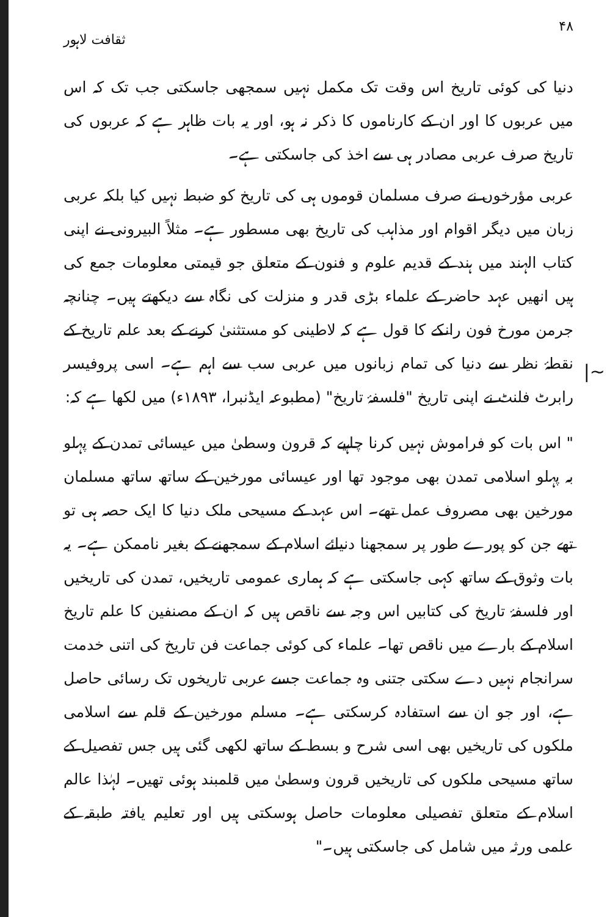۴۸ ثقافت لاہور
دنیا کی کوئی تاریخ اس وقت تک مکمل نہیں سمجھی جاسکتی جب تک کہ اس میں عربوں کا اور ان کے کارناموں کا ذکر نہ ہو، اور یہ بات ظاہر ہے کہ عربوں کی تاریخ صرف عربی مصادر ہی سے اخذ کی جاسکتی ہے۔
عربی مؤرخوں نے صرف مسلمان قوموں ہی کی تاریخ کو ضبط نہیں کیا بلکہ عربی زبان میں دیگر اقوام اور مذاہب کی تاریخ بھی مسطور ہے۔ مثلاً البیرونی نے اپنی کتاب الہند میں ہند کے قدیم علوم و فنون کے متعلق جو قیمتی معلومات جمع کی ہیں انھیں عہد حاضر کے علماء بڑی قدر و منزلت کی نگاہ سے دیکھتے ہیں۔ چنانچہ جرمن مورخ فون رانکے کا قول ہے کہ لاطینی کو مستثنیٰ کرنے کے بعد علم تاریخ کے نقطۂ نظر سے دنیا کی تمام زبانوں میں عربی سب سے اہم ہے۔ اسی پروفیسر رابرٹ فلنٹ نے اپنی تاریخ "فلسفۂ تاریخ" (مطبوعہ ایڈنبرا، ۱۸۹۳ء) میں لکھا ہے کہ:
" اس بات کو فراموش نہیں کرنا چاہیے کہ قرون وسطیٰ میں عیسائی تمدن کے پہلو بہ پہلو اسلامی تمدن بھی موجود تھا اور عیسائی مورخین کے ساتھ ساتھ مسلمان مورخین بھی مصروف عمل تھے۔ اس عہد کے مسیحی ملک دنیا کا ایک حصہ ہی تو تھے جن کو پورے طور پر سمجھنا دنیائے اسلام کے سمجھنے کے بغیر ناممکن ہے۔ یہ بات وثوق کے ساتھ کہی جاسکتی ہے کہ ہماری عمومی تاریخیں، تمدن کی تاریخیں اور فلسفۂ تاریخ کی کتابیں اس وجہ سے ناقص ہیں کہ ان کے مصنفین کا علم تاریخ اسلام کے بارے میں ناقص تھا۔ علماء کی کوئی جماعت فن تاریخ کی اتنی خدمت سرانجام نہیں دے سکتی جتنی وہ جماعت جسے عربی تاریخوں تک رسائی حاصل ہے، اور جو ان سے استفادہ کرسکتی ہے۔ مسلم مورخین کے قلم سے اسلامی ملکوں کی تاریخیں بھی اسی شرح و بسط کے ساتھ لکھی گئی ہیں جس تفصیل کے ساتھ مسیحی ملکوں کی تاریخیں قرون وسطیٰ میں قلمبند ہوئی تھیں۔ لہٰذا عالم اسلام کے متعلق تفصیلی معلومات حاصل ہوسکتی ہیں اور تعلیم یافتہ طبقہ کے علمی ورثہ میں شامل کی جاسکتی ہیں۔"
|~